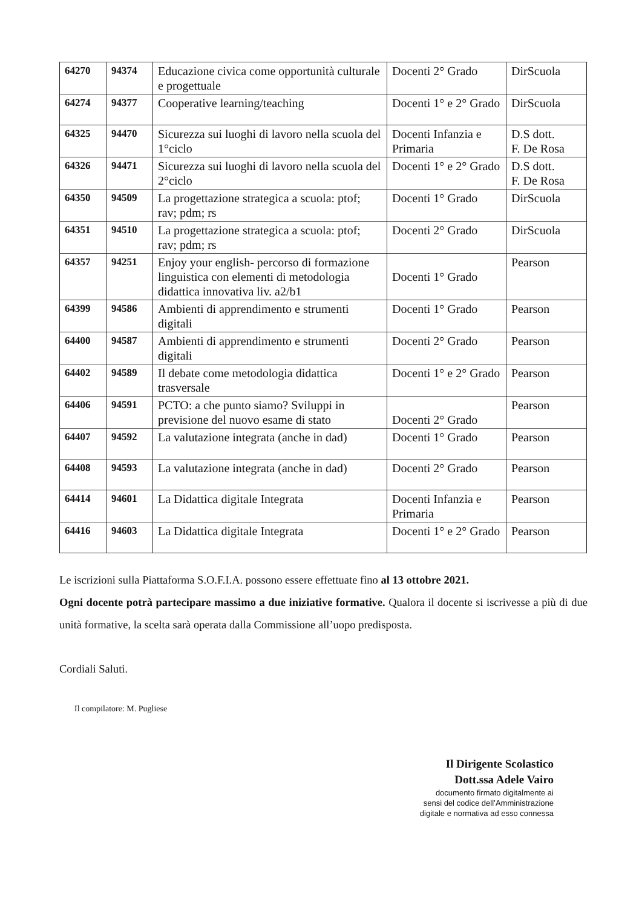| 64270 | 94374 | Educazione civica come opportunità culturale e progettuale | Docenti 2° Grado | DirScuola |
| 64274 | 94377 | Cooperative learning/teaching | Docenti 1° e 2° Grado | DirScuola |
| 64325 | 94470 | Sicurezza sui luoghi di lavoro nella scuola del 1°ciclo | Docenti Infanzia e Primaria | D.S dott. F. De Rosa |
| 64326 | 94471 | Sicurezza sui luoghi di lavoro nella scuola del 2°ciclo | Docenti 1° e 2° Grado | D.S dott. F. De Rosa |
| 64350 | 94509 | La progettazione strategica a scuola: ptof; rav; pdm; rs | Docenti 1° Grado | DirScuola |
| 64351 | 94510 | La progettazione strategica a scuola: ptof; rav; pdm; rs | Docenti 2° Grado | DirScuola |
| 64357 | 94251 | Enjoy your english- percorso di formazione linguistica con elementi di metodologia didattica innovativa liv. a2/b1 | Docenti 1° Grado | Pearson |
| 64399 | 94586 | Ambienti di apprendimento e strumenti digitali | Docenti 1° Grado | Pearson |
| 64400 | 94587 | Ambienti di apprendimento e strumenti digitali | Docenti 2° Grado | Pearson |
| 64402 | 94589 | Il debate come metodologia didattica trasversale | Docenti 1° e 2° Grado | Pearson |
| 64406 | 94591 | PCTO: a che punto siamo? Sviluppi in previsione del nuovo esame di stato | Docenti 2° Grado | Pearson |
| 64407 | 94592 | La valutazione integrata (anche in dad) | Docenti 1° Grado | Pearson |
| 64408 | 94593 | La valutazione integrata (anche in dad) | Docenti 2° Grado | Pearson |
| 64414 | 94601 | La Didattica digitale Integrata | Docenti Infanzia e Primaria | Pearson |
| 64416 | 94603 | La Didattica digitale Integrata | Docenti 1° e 2° Grado | Pearson |
Le iscrizioni sulla Piattaforma S.O.F.I.A. possono essere effettuate fino al 13 ottobre 2021.
Ogni docente potrà partecipare massimo a due iniziative formative. Qualora il docente si iscrivesse a più di due unità formative, la scelta sarà operata dalla Commissione all’uopo predisposta.
Cordiali Saluti.
Il compilatore: M. Pugliese
Il Dirigente Scolastico
Dott.ssa Adele Vairo
documento firmato digitalmente ai
sensi del codice dell’Amministrazione
digitale e normativa ad esso connessa